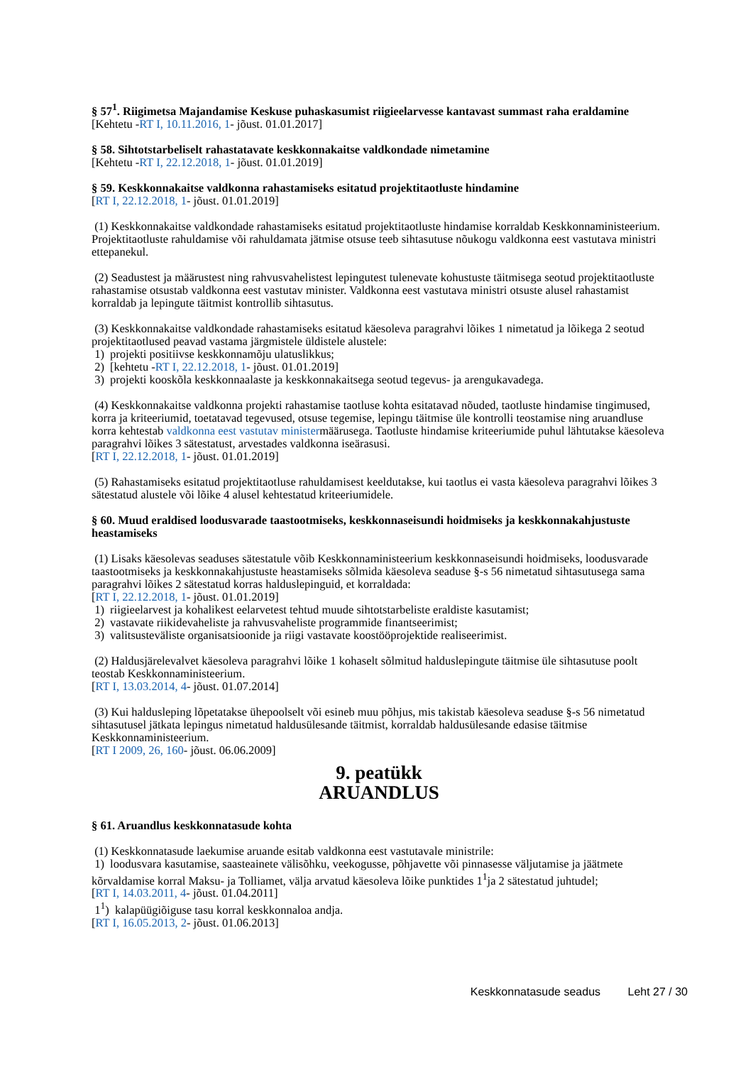§ 57<sup>1</sup>. Riigimetsa Majandamise Keskuse puhaskasumist riigieelarvesse kantavast summast raha eraldamine
[Kehtetu -RT I, 10.11.2016, 1- jõust. 01.01.2017]
§ 58. Sihtotstarbeliselt rahastatavate keskkonnakaitse valdkondade nimetamine
[Kehtetu -RT I, 22.12.2018, 1- jõust. 01.01.2019]
§ 59. Keskkonnakaitse valdkonna rahastamiseks esitatud projektitaotluste hindamine
[RT I, 22.12.2018, 1- jõust. 01.01.2019]
(1) Keskkonnakaitse valdkondade rahastamiseks esitatud projektitaotluste hindamise korraldab Keskkonnaministeerium. Projektitaotluste rahuldamise või rahuldamata jätmise otsuse teeb sihtasutuse nõukogu valdkonna eest vastutava ministri ettepanekul.
(2) Seadustest ja määrustest ning rahvusvahelistest lepingutest tulenevate kohustuste täitmisega seotud projektitaotluste rahastamise otsustab valdkonna eest vastutav minister. Valdkonna eest vastutava ministri otsuste alusel rahastamist korraldab ja lepingute täitmist kontrollib sihtasutus.
(3) Keskkonnakaitse valdkondade rahastamiseks esitatud käesoleva paragrahvi lõikes 1 nimetatud ja lõikega 2 seotud projektitaotlused peavad vastama järgmistele üldistele alustele:
1) projekti positiivse keskkonnamõju ulatuslikkus;
2) [kehtetu -RT I, 22.12.2018, 1- jõust. 01.01.2019]
3) projekti kooskõla keskkonnaalaste ja keskkonnakaitsega seotud tegevus- ja arengukavadega.
(4) Keskkonnakaitse valdkonna projekti rahastamise taotluse kohta esitatavad nõuded, taotluste hindamise tingimused, korra ja kriteeriumid, toetatavad tegevused, otsuse tegemise, lepingu täitmise üle kontrolli teostamise ning aruandluse korra kehtestab valdkonna eest vastutav ministermäärusega. Taotluste hindamise kriteeriumide puhul lähtutakse käesoleva paragrahvi lõikes 3 sätestatust, arvestades valdkonna iseärasusi.
[RT I, 22.12.2018, 1- jõust. 01.01.2019]
(5) Rahastamiseks esitatud projektitaotluse rahuldamisest keeldutakse, kui taotlus ei vasta käesoleva paragrahvi lõikes 3 sätestatud alustele või lõike 4 alusel kehtestatud kriteeriumidele.
§ 60. Muud eraldised loodusvarade taastootmiseks, keskkonnaseisundi hoidmiseks ja keskkonnakahjustuste heastamiseks
(1) Lisaks käesolevas seaduses sätestatule võib Keskkonnaministeerium keskkonnaseisundi hoidmiseks, loodusvarade taastootmiseks ja keskkonnakahjustuste heastamiseks sõlmida käesoleva seaduse §-s 56 nimetatud sihtasutusega sama paragrahvi lõikes 2 sätestatud korras halduslepinguid, et korraldada:
[RT I, 22.12.2018, 1- jõust. 01.01.2019]
1) riigieelarvest ja kohalikest eelarvetest tehtud muude sihtotstarbeliste eraldiste kasutamist;
2) vastavate riikidevaheliste ja rahvusvaheliste programmide finantseerimist;
3) valitsusteväliste organisatsioonide ja riigi vastavate koostööprojektide realiseerimist.
(2) Haldusjärelevalvet käesoleva paragrahvi lõike 1 kohaselt sõlmitud halduslepingute täitmise üle sihtasutuse poolt teostab Keskkonnaministeerium.
[RT I, 13.03.2014, 4- jõust. 01.07.2014]
(3) Kui haldusleping lõpetatakse ühepoolselt või esineb muu põhjus, mis takistab käesoleva seaduse §-s 56 nimetatud sihtasutusel jätkata lepingus nimetatud haldusülesande täitmist, korraldab haldusülesande edasise täitmise Keskkonnaministeerium.
[RT I 2009, 26, 160- jõust. 06.06.2009]
9. peatükk
ARUANDLUS
§ 61. Aruandlus keskkonnatasude kohta
(1) Keskkonnatasude laekumise aruande esitab valdkonna eest vastutavale ministrile:
1) loodusvara kasutamise, saasteainete välisõhku, veekogusse, põhjavette või pinnasesse väljutamise ja jäätmete kõrvaldamise korral Maksu- ja Tolliamet, välja arvatud käesoleva lõike punktides 1<sup>1</sup>ja 2 sätestatud juhtudel;
[RT I, 14.03.2011, 4- jõust. 01.04.2011]
1<sup>1</sup>) kalapüügiõiguse tasu korral keskkonnaloa andja.
[RT I, 16.05.2013, 2- jõust. 01.06.2013]
Keskkonnatasude seadus Leht 27 / 30